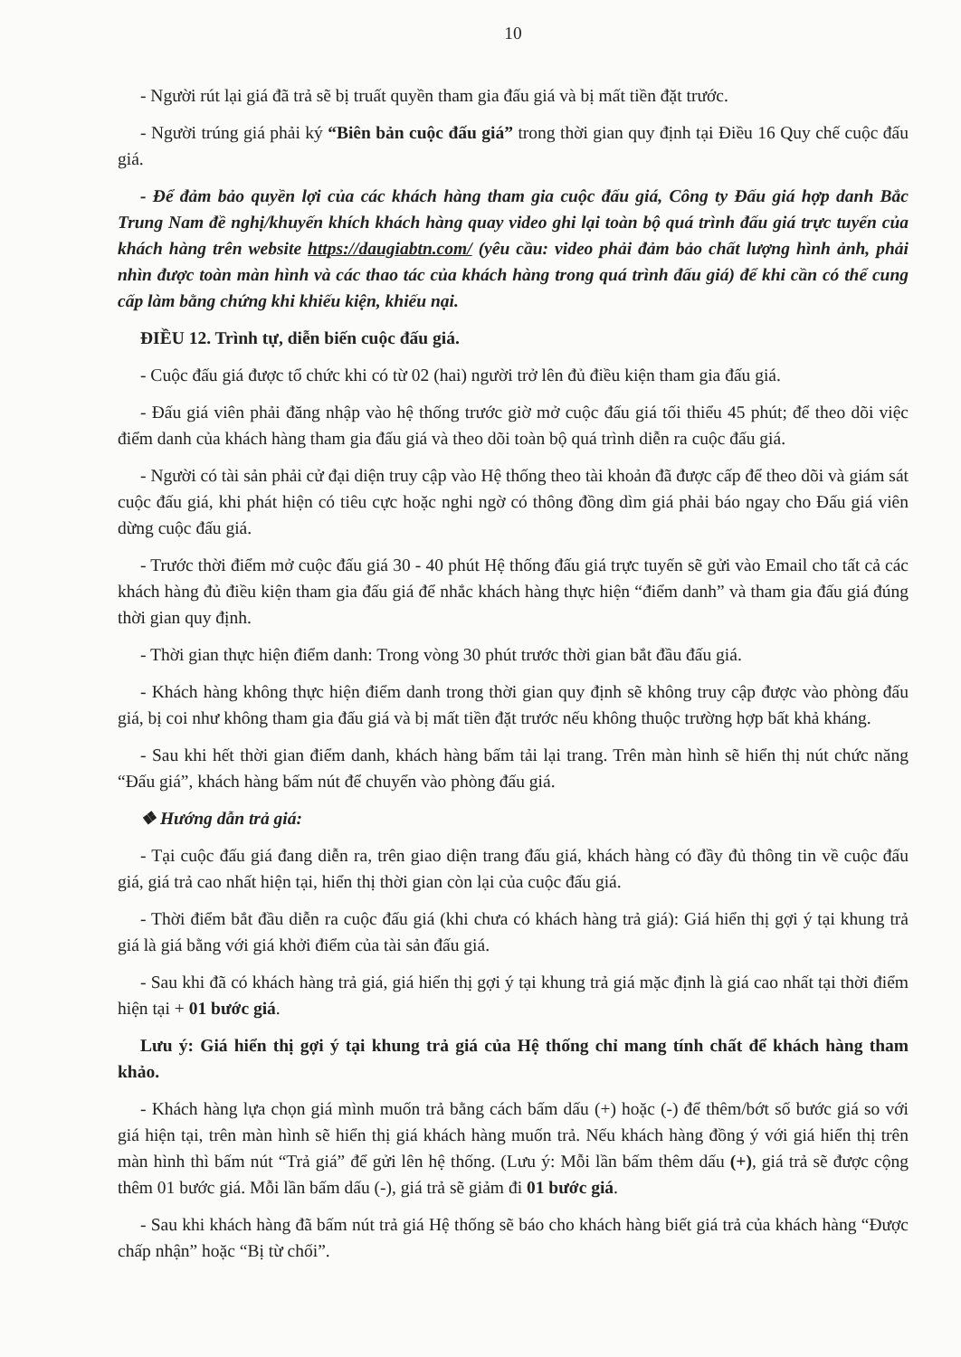10
- Người rút lại giá đã trả sẽ bị truất quyền tham gia đấu giá và bị mất tiền đặt trước.
- Người trúng giá phải ký “Biên bản cuộc đấu giá” trong thời gian quy định tại Điều 16 Quy chế cuộc đấu giá.
- Để đảm bảo quyền lợi của các khách hàng tham gia cuộc đấu giá, Công ty Đấu giá hợp danh Bắc Trung Nam đề nghị/khuyến khích khách hàng quay video ghi lại toàn bộ quá trình đấu giá trực tuyến của khách hàng trên website https://daugiabtn.com/ (yêu cầu: video phải đảm bảo chất lượng hình ảnh, phải nhìn được toàn màn hình và các thao tác của khách hàng trong quá trình đấu giá) để khi cần có thể cung cấp làm bằng chứng khi khiếu kiện, khiếu nại.
ĐIỀU 12. Trình tự, diễn biến cuộc đấu giá.
- Cuộc đấu giá được tổ chức khi có từ 02 (hai) người trở lên đủ điều kiện tham gia đấu giá.
- Đấu giá viên phải đăng nhập vào hệ thống trước giờ mở cuộc đấu giá tối thiểu 45 phút; để theo dõi việc điểm danh của khách hàng tham gia đấu giá và theo dõi toàn bộ quá trình diễn ra cuộc đấu giá.
- Người có tài sản phải cử đại diện truy cập vào Hệ thống theo tài khoản đã được cấp để theo dõi và giám sát cuộc đấu giá, khi phát hiện có tiêu cực hoặc nghi ngờ có thông đồng dìm giá phải báo ngay cho Đấu giá viên dừng cuộc đấu giá.
- Trước thời điểm mở cuộc đấu giá 30 - 40 phút Hệ thống đấu giá trực tuyến sẽ gửi vào Email cho tất cả các khách hàng đủ điều kiện tham gia đấu giá để nhắc khách hàng thực hiện “điểm danh” và tham gia đấu giá đúng thời gian quy định.
- Thời gian thực hiện điểm danh: Trong vòng 30 phút trước thời gian bắt đầu đấu giá.
- Khách hàng không thực hiện điểm danh trong thời gian quy định sẽ không truy cập được vào phòng đấu giá, bị coi như không tham gia đấu giá và bị mất tiền đặt trước nếu không thuộc trường hợp bất khả kháng.
- Sau khi hết thời gian điểm danh, khách hàng bấm tải lại trang. Trên màn hình sẽ hiển thị nút chức năng “Đấu giá”, khách hàng bấm nút để chuyển vào phòng đấu giá.
❖ Hướng dẫn trả giá:
- Tại cuộc đấu giá đang diễn ra, trên giao diện trang đấu giá, khách hàng có đầy đủ thông tin về cuộc đấu giá, giá trả cao nhất hiện tại, hiển thị thời gian còn lại của cuộc đấu giá.
- Thời điểm bắt đầu diễn ra cuộc đấu giá (khi chưa có khách hàng trả giá): Giá hiển thị gợi ý tại khung trả giá là giá bằng với giá khởi điểm của tài sản đấu giá.
- Sau khi đã có khách hàng trả giá, giá hiển thị gợi ý tại khung trả giá mặc định là giá cao nhất tại thời điểm hiện tại + 01 bước giá.
Lưu ý: Giá hiển thị gợi ý tại khung trả giá của Hệ thống chỉ mang tính chất để khách hàng tham khảo.
- Khách hàng lựa chọn giá mình muốn trả bằng cách bấm dấu (+) hoặc (-) để thêm/bớt số bước giá so với giá hiện tại, trên màn hình sẽ hiển thị giá khách hàng muốn trả. Nếu khách hàng đồng ý với giá hiển thị trên màn hình thì bấm nút “Trả giá” để gửi lên hệ thống. (Lưu ý: Mỗi lần bấm thêm dấu (+), giá trả sẽ được cộng thêm 01 bước giá. Mỗi lần bấm dấu (-), giá trả sẽ giảm đi 01 bước giá.
- Sau khi khách hàng đã bấm nút trả giá Hệ thống sẽ báo cho khách hàng biết giá trả của khách hàng “Được chấp nhận” hoặc “Bị từ chối”.